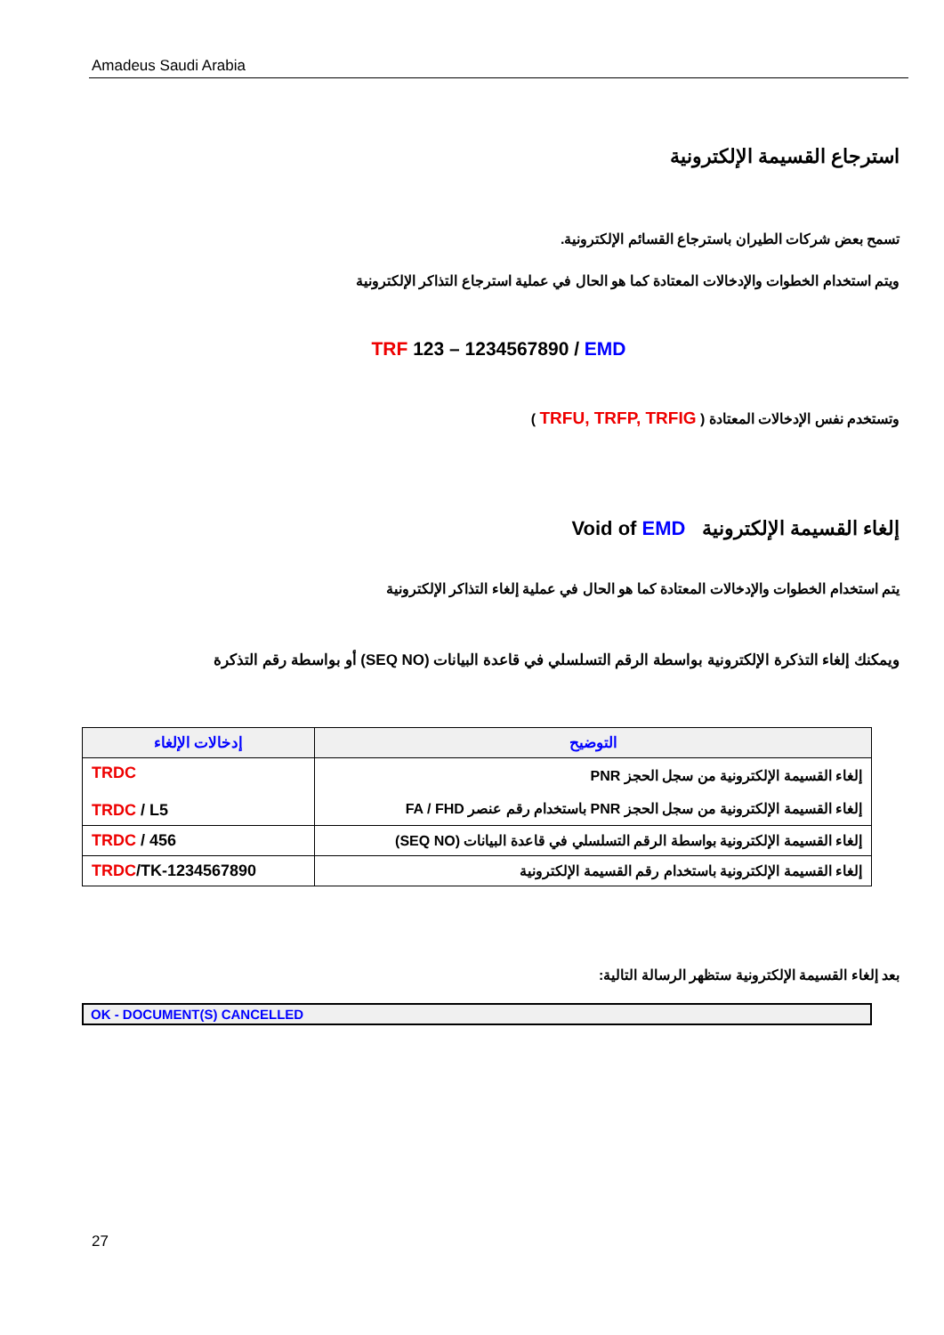Amadeus Saudi Arabia
استرجاع القسيمة الإلكترونية
تسمح بعض شركات الطيران باسترجاع القسائم الإلكترونية.
ويتم استخدام الخطوات والإدخالات المعتادة كما هو الحال في عملية استرجاع التذاكر الإلكترونية
TRF 123 – 1234567890 / EMD
وتستخدم نفس الإدخالات المعتادة ( TRFU, TRFP, TRFIG )
إلغاء القسيمة الإلكترونية Void of EMD
يتم استخدام الخطوات والإدخالات المعتادة كما هو الحال في عملية إلغاء التذاكر الإلكترونية
ويمكنك إلغاء التذكرة الإلكترونية بواسطة الرقم التسلسلي في قاعدة البيانات (SEQ NO) أو بواسطة رقم التذكرة
| إدخالات الإلغاء | التوضيح |
| --- | --- |
| TRDC TRDC / L5 | إلغاء القسيمة الإلكترونية من سجل الحجز PNR إلغاء القسيمة الإلكترونية من سجل الحجز PNR باستخدام رقم عنصر FA / FHD |
| TRDC / 456 | إلغاء القسيمة الإلكترونية بواسطة الرقم التسلسلي في قاعدة البيانات (SEQ NO) |
| TRDC /TK-1234567890 | إلغاء القسيمة الإلكترونية باستخدام رقم القسيمة الإلكترونية |
بعد إلغاء القسيمة الإلكترونية ستظهر الرسالة التالية:
OK - DOCUMENT(S) CANCELLED
27